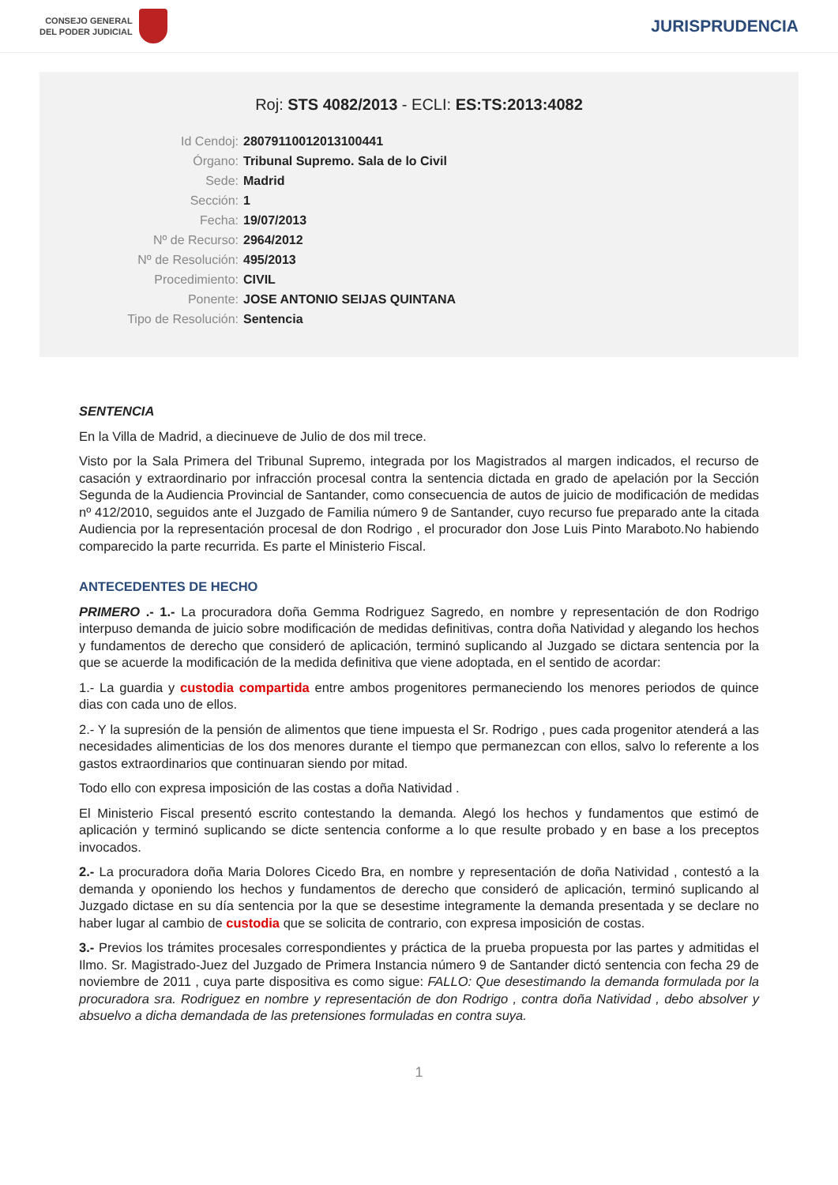CONSEJO GENERAL
DEL PODER JUDICIAL
JURISPRUDENCIA
Roj: STS 4082/2013 - ECLI: ES:TS:2013:4082
Id Cendoj: 28079110012013100441
Órgano: Tribunal Supremo. Sala de lo Civil
Sede: Madrid
Sección: 1
Fecha: 19/07/2013
Nº de Recurso: 2964/2012
Nº de Resolución: 495/2013
Procedimiento: CIVIL
Ponente: JOSE ANTONIO SEIJAS QUINTANA
Tipo de Resolución: Sentencia
SENTENCIA
En la Villa de Madrid, a diecinueve de Julio de dos mil trece.
Visto por la Sala Primera del Tribunal Supremo, integrada por los Magistrados al margen indicados, el recurso de casación y extraordinario por infracción procesal contra la sentencia dictada en grado de apelación por la Sección Segunda de la Audiencia Provincial de Santander, como consecuencia de autos de juicio de modificación de medidas nº 412/2010, seguidos ante el Juzgado de Familia número 9 de Santander, cuyo recurso fue preparado ante la citada Audiencia por la representación procesal de don Rodrigo , el procurador don Jose Luis Pinto Maraboto.No habiendo comparecido la parte recurrida. Es parte el Ministerio Fiscal.
ANTECEDENTES DE HECHO
PRIMERO .- 1.- La procuradora doña Gemma Rodriguez Sagredo, en nombre y representación de don Rodrigo interpuso demanda de juicio sobre modificación de medidas definitivas, contra doña Natividad y alegando los hechos y fundamentos de derecho que consideró de aplicación, terminó suplicando al Juzgado se dictara sentencia por la que se acuerde la modificación de la medida definitiva que viene adoptada, en el sentido de acordar:
1.- La guardia y custodia compartida entre ambos progenitores permaneciendo los menores periodos de quince dias con cada uno de ellos.
2.- Y la supresión de la pensión de alimentos que tiene impuesta el Sr. Rodrigo , pues cada progenitor atenderá a las necesidades alimenticias de los dos menores durante el tiempo que permanezcan con ellos, salvo lo referente a los gastos extraordinarios que continuaran siendo por mitad.
Todo ello con expresa imposición de las costas a doña Natividad .
El Ministerio Fiscal presentó escrito contestando la demanda. Alegó los hechos y fundamentos que estimó de aplicación y terminó suplicando se dicte sentencia conforme a lo que resulte probado y en base a los preceptos invocados.
2.- La procuradora doña Maria Dolores Cicedo Bra, en nombre y representación de doña Natividad , contestó a la demanda y oponiendo los hechos y fundamentos de derecho que consideró de aplicación, terminó suplicando al Juzgado dictase en su día sentencia por la que se desestime integramente la demanda presentada y se declare no haber lugar al cambio de custodia que se solicita de contrario, con expresa imposición de costas.
3.- Previos los trámites procesales correspondientes y práctica de la prueba propuesta por las partes y admitidas el Ilmo. Sr. Magistrado-Juez del Juzgado de Primera Instancia número 9 de Santander dictó sentencia con fecha 29 de noviembre de 2011 , cuya parte dispositiva es como sigue: FALLO: Que desestimando la demanda formulada por la procuradora sra. Rodriguez en nombre y representación de don Rodrigo , contra doña Natividad , debo absolver y absuelvo a dicha demandada de las pretensiones formuladas en contra suya.
1